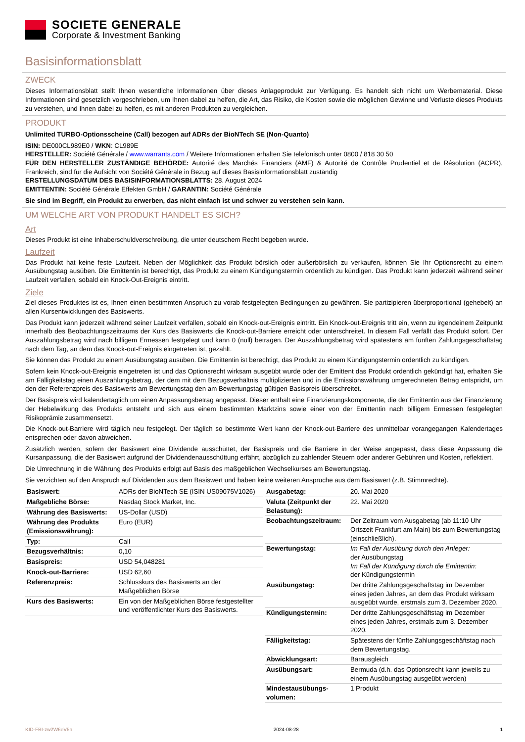SOCIETE GENERALE
Corporate & Investment Banking
Basisinformationsblatt
ZWECK
Dieses Informationsblatt stellt Ihnen wesentliche Informationen über dieses Anlageprodukt zur Verfügung. Es handelt sich nicht um Werbematerial. Diese Informationen sind gesetzlich vorgeschrieben, um Ihnen dabei zu helfen, die Art, das Risiko, die Kosten sowie die möglichen Gewinne und Verluste dieses Produkts zu verstehen, und Ihnen dabei zu helfen, es mit anderen Produkten zu vergleichen.
PRODUKT
Unlimited TURBO-Optionsscheine (Call) bezogen auf ADRs der BioNTech SE (Non-Quanto)
ISIN: DE000CL989E0 / WKN: CL989E
HERSTELLER: Société Générale / www.warrants.com / Weitere Informationen erhalten Sie telefonisch unter 0800 / 818 30 50
FÜR DEN HERSTELLER ZUSTÄNDIGE BEHÖRDE: Autorité des Marchés Financiers (AMF) & Autorité de Contrôle Prudentiel et de Résolution (ACPR), Frankreich, sind für die Aufsicht von Société Générale in Bezug auf dieses Basisinformationsblatt zuständig
ERSTELLUNGSDATUM DES BASISINFORMATIONSBLATTS: 28. August 2024
EMITTENTIN: Société Générale Effekten GmbH / GARANTIN: Société Générale
Sie sind im Begriff, ein Produkt zu erwerben, das nicht einfach ist und schwer zu verstehen sein kann.
UM WELCHE ART VON PRODUKT HANDELT ES SICH?
Art
Dieses Produkt ist eine Inhaberschuldverschreibung, die unter deutschem Recht begeben wurde.
Laufzeit
Das Produkt hat keine feste Laufzeit. Neben der Möglichkeit das Produkt börslich oder außerbörslich zu verkaufen, können Sie Ihr Optionsrecht zu einem Ausübungstag ausüben. Die Emittentin ist berechtigt, das Produkt zu einem Kündigungstermin ordentlich zu kündigen. Das Produkt kann jederzeit während seiner Laufzeit verfallen, sobald ein Knock-Out-Ereignis eintritt.
Ziele
Ziel dieses Produktes ist es, Ihnen einen bestimmten Anspruch zu vorab festgelegten Bedingungen zu gewähren. Sie partizipieren überproportional (gehebelt) an allen Kursentwicklungen des Basiswerts.
Das Produkt kann jederzeit während seiner Laufzeit verfallen, sobald ein Knock-out-Ereignis eintritt. Ein Knock-out-Ereignis tritt ein, wenn zu irgendeinem Zeitpunkt innerhalb des Beobachtungszeitraums der Kurs des Basiswerts die Knock-out-Barriere erreicht oder unterschreitet. In diesem Fall verfällt das Produkt sofort. Der Auszahlungsbetrag wird nach billigem Ermessen festgelegt und kann 0 (null) betragen. Der Auszahlungsbetrag wird spätestens am fünften Zahlungsgeschäftstag nach dem Tag, an dem das Knock-out-Ereignis eingetreten ist, gezahlt.
Sie können das Produkt zu einem Ausübungstag ausüben. Die Emittentin ist berechtigt, das Produkt zu einem Kündigungstermin ordentlich zu kündigen.
Sofern kein Knock-out-Ereignis eingetreten ist und das Optionsrecht wirksam ausgeübt wurde oder der Emittent das Produkt ordentlich gekündigt hat, erhalten Sie am Fälligkeitstag einen Auszahlungsbetrag, der dem mit dem Bezugsverhältnis multiplizierten und in die Emissionswährung umgerechneten Betrag entspricht, um den der Referenzpreis des Basiswerts am Bewertungstag den am Bewertungstag gültigen Basispreis überschreitet.
Der Basispreis wird kalendertäglich um einen Anpassungsbetrag angepasst. Dieser enthält eine Finanzierungskomponente, die der Emittentin aus der Finanzierung der Hebelwirkung des Produkts entsteht und sich aus einem bestimmten Marktzins sowie einer von der Emittentin nach billigem Ermessen festgelegten Risikoprämie zusammensetzt.
Die Knock-out-Barriere wird täglich neu festgelegt. Der täglich so bestimmte Wert kann der Knock-out-Barriere des unmittelbar vorangegangen Kalendertages entsprechen oder davon abweichen.
Zusätzlich werden, sofern der Basiswert eine Dividende ausschüttet, der Basispreis und die Barriere in der Weise angepasst, dass diese Anpassung die Kursanpassung, die der Basiswert aufgrund der Dividendenausschüttung erfährt, abzüglich zu zahlender Steuern oder anderer Gebühren und Kosten, reflektiert.
Die Umrechnung in die Währung des Produkts erfolgt auf Basis des maßgeblichen Wechselkurses am Bewertungstag.
Sie verzichten auf den Anspruch auf Dividenden aus dem Basiswert und haben keine weiteren Ansprüche aus dem Basiswert (z.B. Stimmrechte).
| Basiswert: | ADRs der BioNTech SE (ISIN US09075V1026) |
| Maßgebliche Börse: | Nasdaq Stock Market, Inc. |
| Währung des Basiswerts: | US-Dollar (USD) |
| Währung des Produkts (Emissionswährung): | Euro (EUR) |
| Typ: | Call |
| Bezugsverhältnis: | 0,10 |
| Basispreis: | USD 54,048281 |
| Knock-out-Barriere: | USD 62,60 |
| Referenzpreis: | Schlusskurs des Basiswerts an der Maßgeblichen Börse |
| Kurs des Basiswerts: | Ein von der Maßgeblichen Börse festgestellter und veröffentlichter Kurs des Basiswerts. |
| Ausgabetag: | 20. Mai 2020 |
| Valuta (Zeitpunkt der Belastung): | 22. Mai 2020 |
| Beobachtungszeitraum: | Der Zeitraum vom Ausgabetag (ab 11:10 Uhr Ortszeit Frankfurt am Main) bis zum Bewertungstag (einschließlich). |
| Bewertungstag: | Im Fall der Ausübung durch den Anleger: der Ausübungstag Im Fall der Kündigung durch die Emittentin: der Kündigungstermin |
| Ausübungstag: | Der dritte Zahlungsgeschäftstag im Dezember eines jeden Jahres, an dem das Produkt wirksam ausgeübt wurde, erstmals zum 3. Dezember 2020. |
| Kündigungstermin: | Der dritte Zahlungsgeschäftstag im Dezember eines jeden Jahres, erstmals zum 3. Dezember 2020. |
| Fälligkeitstag: | Spätestens der fünfte Zahlungsgeschäftstag nach dem Bewertungstag. |
| Abwicklungsart: | Barausgleich |
| Ausübungsart: | Bermuda (d.h. das Optionsrecht kann jeweils zu einem Ausübungstag ausgeübt werden) |
| Mindestausübungs-volumen: | 1 Produkt |
KID-FBI-zw2W6eV5n 2024-08-28 1